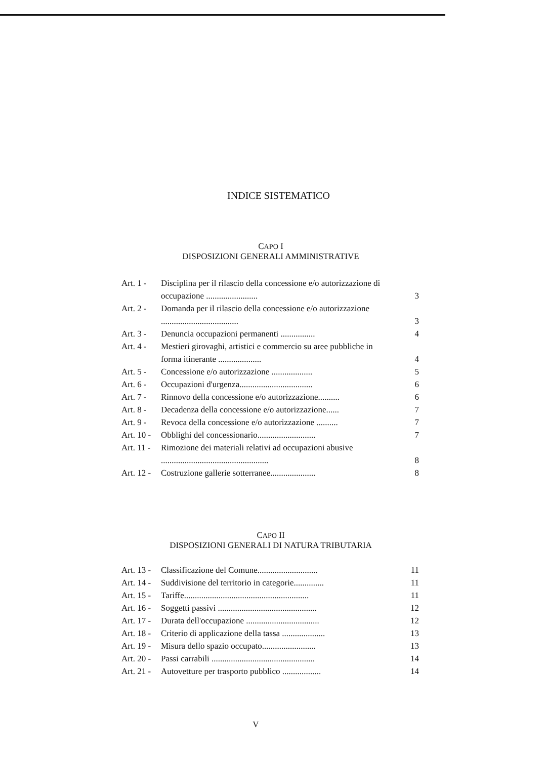INDICE SISTEMATICO
CAPO I
DISPOSIZIONI GENERALI AMMINISTRATIVE
| Art. 1 - | Disciplina per il rilascio della concessione e/o autorizzazione di occupazione ........................ | 3 |
| Art. 2 - | Domanda per il rilascio della concessione e/o autorizzazione .................................... | 3 |
| Art. 3 - | Denuncia occupazioni permanenti ................ | 4 |
| Art. 4 - | Mestieri girovaghi, artistici e commercio su aree pubbliche in forma itinerante .................... | 4 |
| Art. 5 - | Concessione e/o autorizzazione ................... | 5 |
| Art. 6 - | Occupazioni d'urgenza.................................. | 6 |
| Art. 7 - | Rinnovo della concessione e/o autorizzazione.......... | 6 |
| Art. 8 - | Decadenza della concessione e/o autorizzazione...... | 7 |
| Art. 9 - | Revoca della concessione e/o autorizzazione .......... | 7 |
| Art. 10 - | Obblighi del concessionario........................... | 7 |
| Art. 11 - | Rimozione dei materiali relativi ad occupazioni abusive .................................................. | 8 |
| Art. 12 - | Costruzione gallerie sotterranee..................... | 8 |
CAPO II
DISPOSIZIONI GENERALI DI NATURA TRIBUTARIA
| Art. 13 - | Classificazione del Comune............................ | 11 |
| Art. 14 - | Suddivisione del territorio in categorie.............. | 11 |
| Art. 15 - | Tariffe.......................................................... | 11 |
| Art. 16 - | Soggetti passivi .............................................. | 12 |
| Art. 17 - | Durata dell'occupazione .................................. | 12 |
| Art. 18 - | Criterio di applicazione della tassa .................... | 13 |
| Art. 19 - | Misura dello spazio occupato......................... | 13 |
| Art. 20 - | Passi carrabili ................................................ | 14 |
| Art. 21 - | Autovetture per trasporto pubblico .................. | 14 |
V